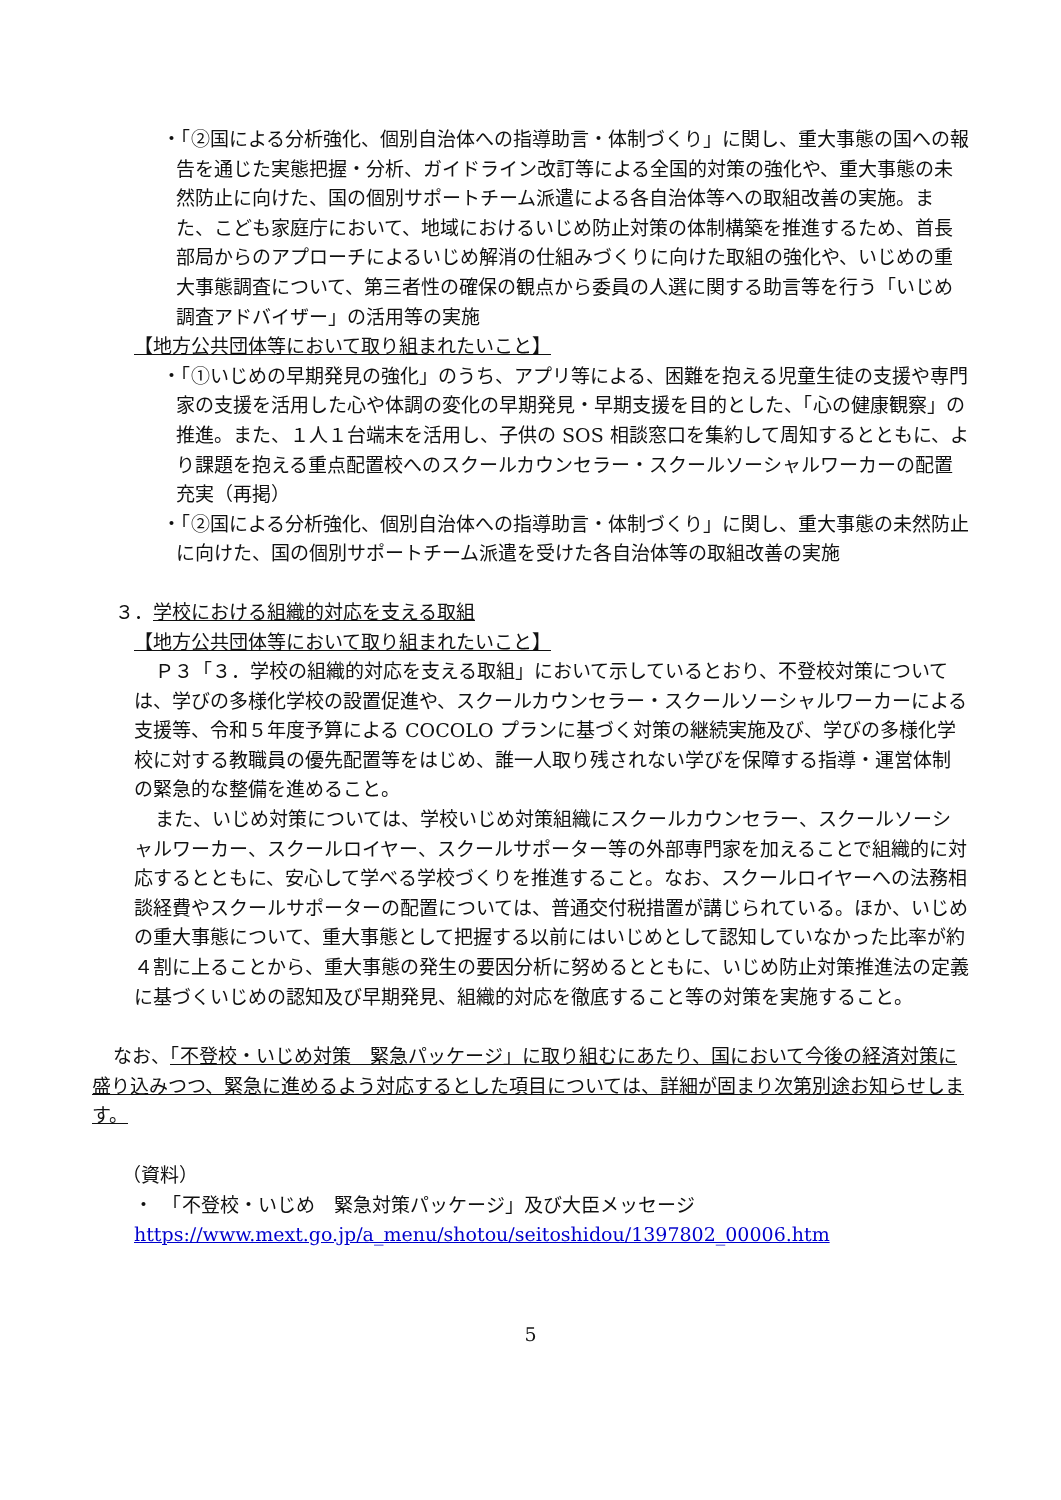・「②国による分析強化、個別自治体への指導助言・体制づくり」に関し、重大事態の国への報告を通じた実態把握・分析、ガイドライン改訂等による全国的対策の強化や、重大事態の未然防止に向けた、国の個別サポートチーム派遣による各自治体等への取組改善の実施。また、こども家庭庁において、地域におけるいじめ防止対策の体制構築を推進するため、首長部局からのアプローチによるいじめ解消の仕組みづくりに向けた取組の強化や、いじめの重大事態調査について、第三者性の確保の観点から委員の人選に関する助言等を行う「いじめ調査アドバイザー」の活用等の実施
【地方公共団体等において取り組まれたいこと】
・「①いじめの早期発見の強化」のうち、アプリ等による、困難を抱える児童生徒の支援や専門家の支援を活用した心や体調の変化の早期発見・早期支援を目的とした、「心の健康観察」の推進。また、１人１台端末を活用し、子供の SOS 相談窓口を集約して周知するとともに、より課題を抱える重点配置校へのスクールカウンセラー・スクールソーシャルワーカーの配置充実（再掲）
・「②国による分析強化、個別自治体への指導助言・体制づくり」に関し、重大事態の未然防止に向けた、国の個別サポートチーム派遣を受けた各自治体等の取組改善の実施
３．学校における組織的対応を支える取組
【地方公共団体等において取り組まれたいこと】
Ｐ３「３．学校の組織的対応を支える取組」において示しているとおり、不登校対策については、学びの多様化学校の設置促進や、スクールカウンセラー・スクールソーシャルワーカーによる支援等、令和５年度予算による COCOLO プランに基づく対策の継続実施及び、学びの多様化学校に対する教職員の優先配置等をはじめ、誰一人取り残されない学びを保障する指導・運営体制の緊急的な整備を進めること。
また、いじめ対策については、学校いじめ対策組織にスクールカウンセラー、スクールソーシャルワーカー、スクールロイヤー、スクールサポーター等の外部専門家を加えることで組織的に対応するとともに、安心して学べる学校づくりを推進すること。なお、スクールロイヤーへの法務相談経費やスクールサポーターの配置については、普通交付税措置が講じられている。ほか、いじめの重大事態について、重大事態として把握する以前にはいじめとして認知していなかった比率が約４割に上ることから、重大事態の発生の要因分析に努めるとともに、いじめ防止対策推進法の定義に基づくいじめの認知及び早期発見、組織的対応を徹底すること等の対策を実施すること。
なお、「不登校・いじめ対策　緊急パッケージ」に取り組むにあたり、国において今後の経済対策に盛り込みつつ、緊急に進めるよう対応するとした項目については、詳細が固まり次第別途お知らせします。
（資料）
・　「不登校・いじめ　緊急対策パッケージ」及び大臣メッセージ
https://www.mext.go.jp/a_menu/shotou/seitoshidou/1397802_00006.htm
5